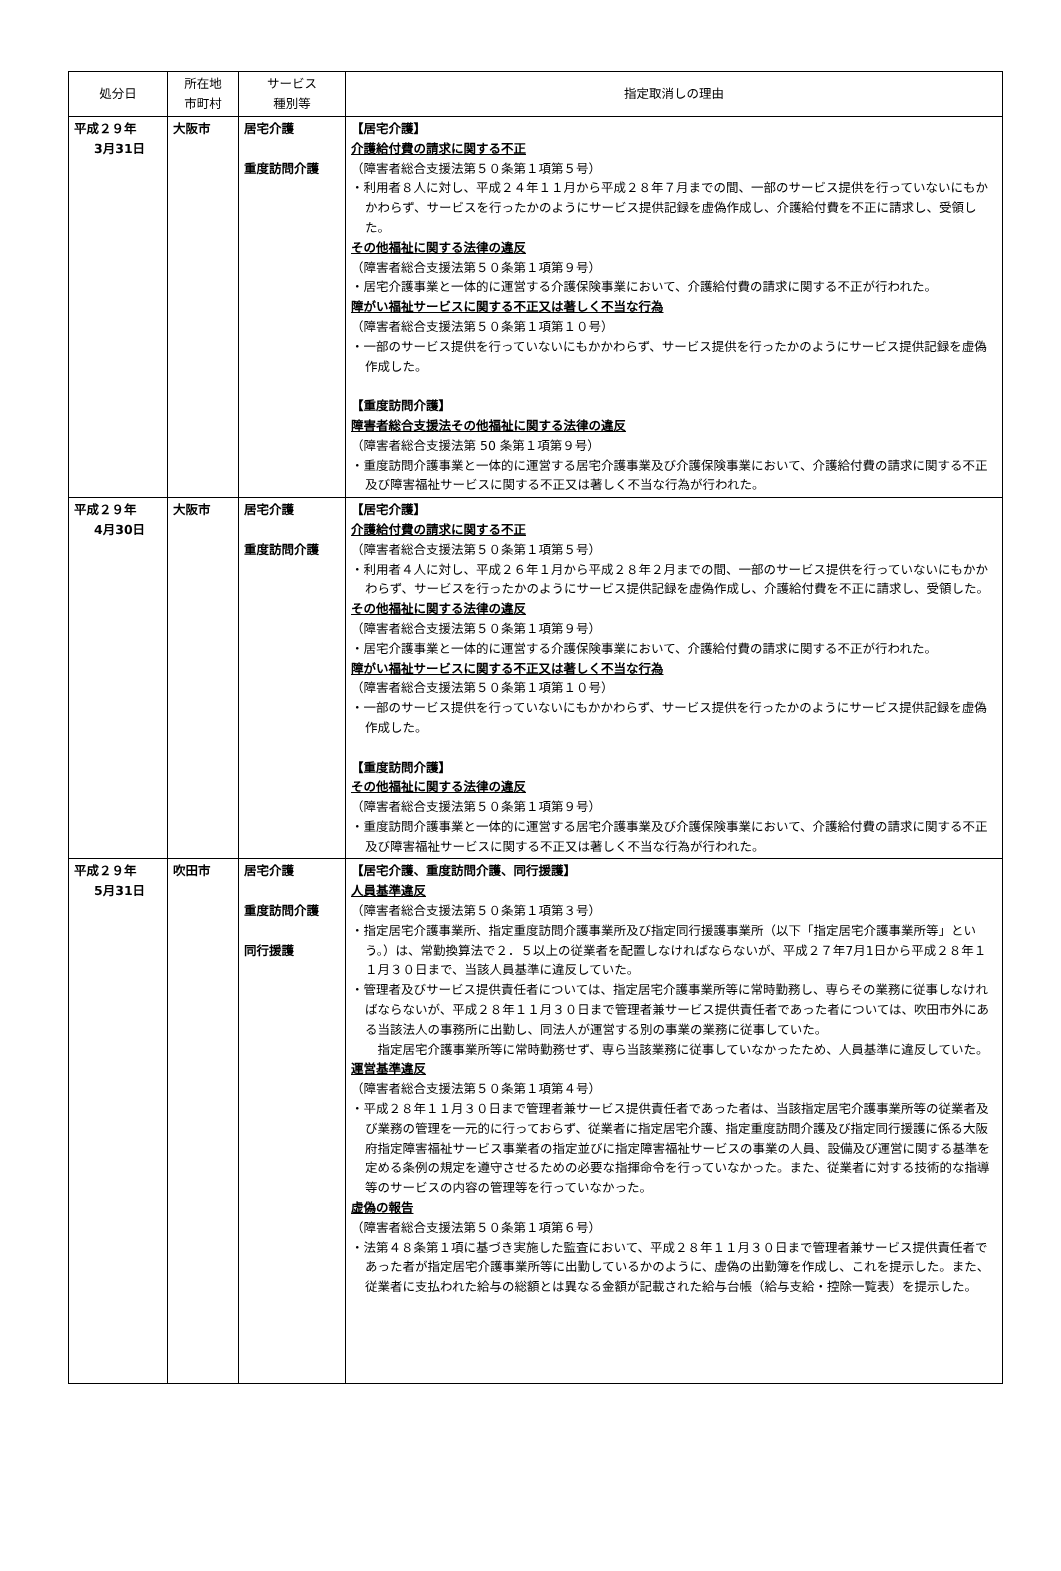| 処分日 | 所在地 市町村 | サービス 種別等 | 指定取消しの理由 |
| --- | --- | --- | --- |
| 平成２９年 3月31日 | 大阪市 | 居宅介護 重度訪問介護 | 【居宅介護】 介護給付費の請求に関する不正 （障害者総合支援法第５０条第１項第５号） ・利用者８人に対し、平成２４年１１月から平成２８年７月までの間、一部のサービス提供を行っていないにもかかわらず、サービスを行ったかのようにサービス提供記録を虚偽作成し、介護給付費を不正に請求し、受領した。 その他福祉に関する法律の違反 （障害者総合支援法第５０条第１項第９号） ・居宅介護事業と一体的に運営する介護保険事業において、介護給付費の請求に関する不正が行われた。 障がい福祉サービスに関する不正又は著しく不当な行為 （障害者総合支援法第５０条第１項第１０号） ・一部のサービス提供を行っていないにもかかわらず、サービス提供を行ったかのようにサービス提供記録を虚偽作成した。 【重度訪問介護】 障害者総合支援法その他福祉に関する法律の違反 （障害者総合支援法第 50 条第１項第９号） ・重度訪問介護事業と一体的に運営する居宅介護事業及び介護保険事業において、介護給付費の請求に関する不正及び障害福祉サービスに関する不正又は著しく不当な行為が行われた。 |
| 平成２９年 4月30日 | 大阪市 | 居宅介護 重度訪問介護 | 【居宅介護】 介護給付費の請求に関する不正 （障害者総合支援法第５０条第１項第５号） ・利用者４人に対し、平成２６年１月から平成２８年２月までの間、一部のサービス提供を行っていないにもかかわらず、サービスを行ったかのようにサービス提供記録を虚偽作成し、介護給付費を不正に請求し、受領した。 その他福祉に関する法律の違反 （障害者総合支援法第５０条第１項第９号） ・居宅介護事業と一体的に運営する介護保険事業において、介護給付費の請求に関する不正が行われた。 障がい福祉サービスに関する不正又は著しく不当な行為 （障害者総合支援法第５０条第１項第１０号） ・一部のサービス提供を行っていないにもかかわらず、サービス提供を行ったかのようにサービス提供記録を虚偽作成した。 【重度訪問介護】 その他福祉に関する法律の違反 （障害者総合支援法第５０条第１項第９号） ・重度訪問介護事業と一体的に運営する居宅介護事業及び介護保険事業において、介護給付費の請求に関する不正及び障害福祉サービスに関する不正又は著しく不当な行為が行われた。 |
| 平成２９年 5月31日 | 吹田市 | 居宅介護 重度訪問介護 同行援護 | 【居宅介護、重度訪問介護、同行援護】 人員基準違反 （障害者総合支援法第５０条第１項第３号） ・指定居宅介護事業所、指定重度訪問介護事業所及び指定同行援護事業所（以下「指定居宅介護事業所等」という。）は、常勤換算法で２．５以上の従業者を配置しなければならないが、平成２７年7月1日から平成２８年１１月３０日まで、当該人員基準に違反していた。 ・管理者及びサービス提供責任者については、指定居宅介護事業所等に常時勤務し、専らその業務に従事しなければならないが、平成２８年１１月３０日まで管理者兼サービス提供責任者であった者については、吹田市外にある当該法人の事務所に出勤し、同法人が運営する別の事業の業務に従事していた。 指定居宅介護事業所等に常時勤務せず、専ら当該業務に従事していなかったため、人員基準に違反していた。 運営基準違反 （障害者総合支援法第５０条第１項第４号） ・平成２８年１１月３０日まで管理者兼サービス提供責任者であった者は、当該指定居宅介護事業所等の従業者及び業務の管理を一元的に行っておらず、従業者に指定居宅介護、指定重度訪問介護及び指定同行援護に係る大阪府指定障害福祉サービス事業者の指定並びに指定障害福祉サービスの事業の人員、設備及び運営に関する基準を定める条例の規定を遵守させるための必要な指揮命令を行っていなかった。また、従業者に対する技術的な指導等のサービスの内容の管理等を行っていなかった。 虚偽の報告 （障害者総合支援法第５０条第１項第６号） ・法第４８条第１項に基づき実施した監査において、平成２８年１１月３０日まで管理者兼サービス提供責任者であった者が指定居宅介護事業所等に出勤しているかのように、虚偽の出勤簿を作成し、これを提示した。また、従業者に支払われた給与の総額とは異なる金額が記載された給与台帳（給与支給・控除一覧表）を提示した。 |